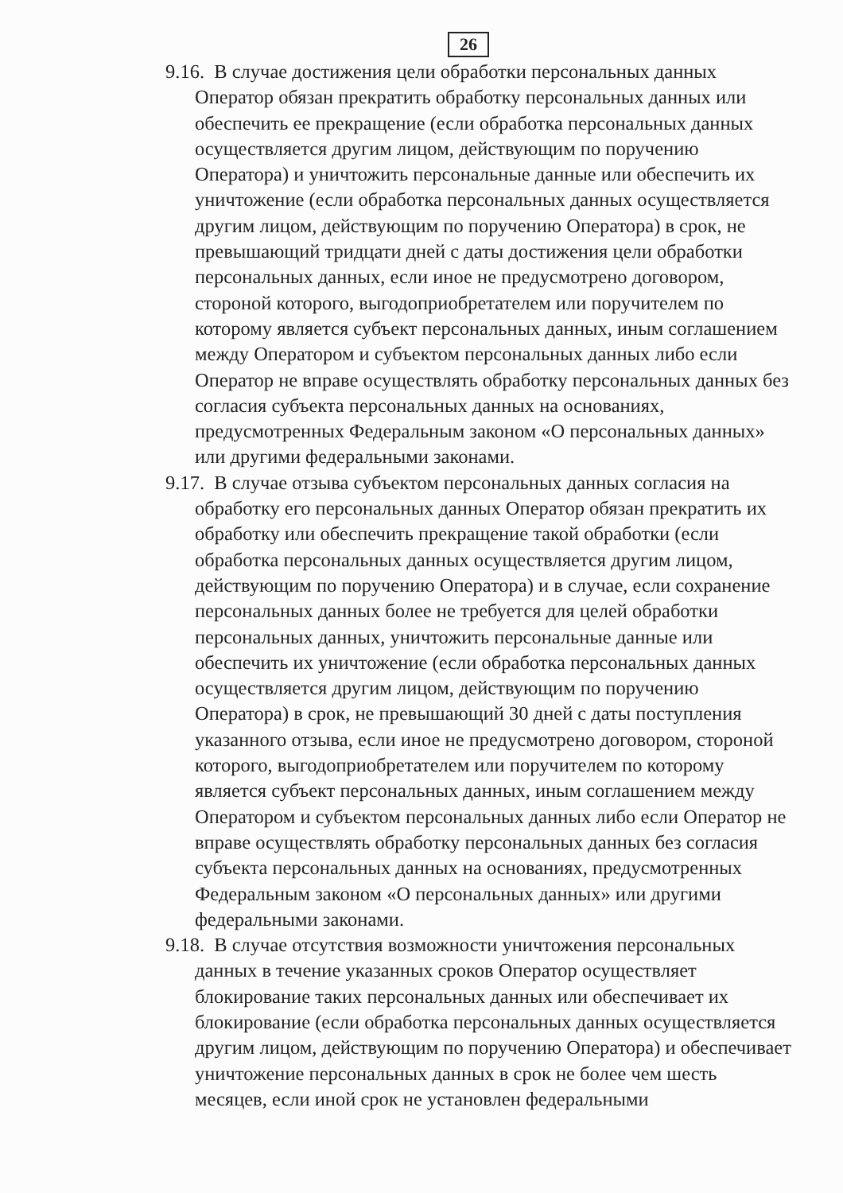26
9.16. В случае достижения цели обработки персональных данных Оператор обязан прекратить обработку персональных данных или обеспечить ее прекращение (если обработка персональных данных осуществляется другим лицом, действующим по поручению Оператора) и уничтожить персональные данные или обеспечить их уничтожение (если обработка персональных данных осуществляется другим лицом, действующим по поручению Оператора) в срок, не превышающий тридцати дней с даты достижения цели обработки персональных данных, если иное не предусмотрено договором, стороной которого, выгодоприобретателем или поручителем по которому является субъект персональных данных, иным соглашением между Оператором и субъектом персональных данных либо если Оператор не вправе осуществлять обработку персональных данных без согласия субъекта персональных данных на основаниях, предусмотренных Федеральным законом «О персональных данных» или другими федеральными законами.
9.17. В случае отзыва субъектом персональных данных согласия на обработку его персональных данных Оператор обязан прекратить их обработку или обеспечить прекращение такой обработки (если обработка персональных данных осуществляется другим лицом, действующим по поручению Оператора) и в случае, если сохранение персональных данных более не требуется для целей обработки персональных данных, уничтожить персональные данные или обеспечить их уничтожение (если обработка персональных данных осуществляется другим лицом, действующим по поручению Оператора) в срок, не превышающий 30 дней с даты поступления указанного отзыва, если иное не предусмотрено договором, стороной которого, выгодоприобретателем или поручителем по которому является субъект персональных данных, иным соглашением между Оператором и субъектом персональных данных либо если Оператор не вправе осуществлять обработку персональных данных без согласия субъекта персональных данных на основаниях, предусмотренных Федеральным законом «О персональных данных» или другими федеральными законами.
9.18. В случае отсутствия возможности уничтожения персональных данных в течение указанных сроков Оператор осуществляет блокирование таких персональных данных или обеспечивает их блокирование (если обработка персональных данных осуществляется другим лицом, действующим по поручению Оператора) и обеспечивает уничтожение персональных данных в срок не более чем шесть месяцев, если иной срок не установлен федеральными